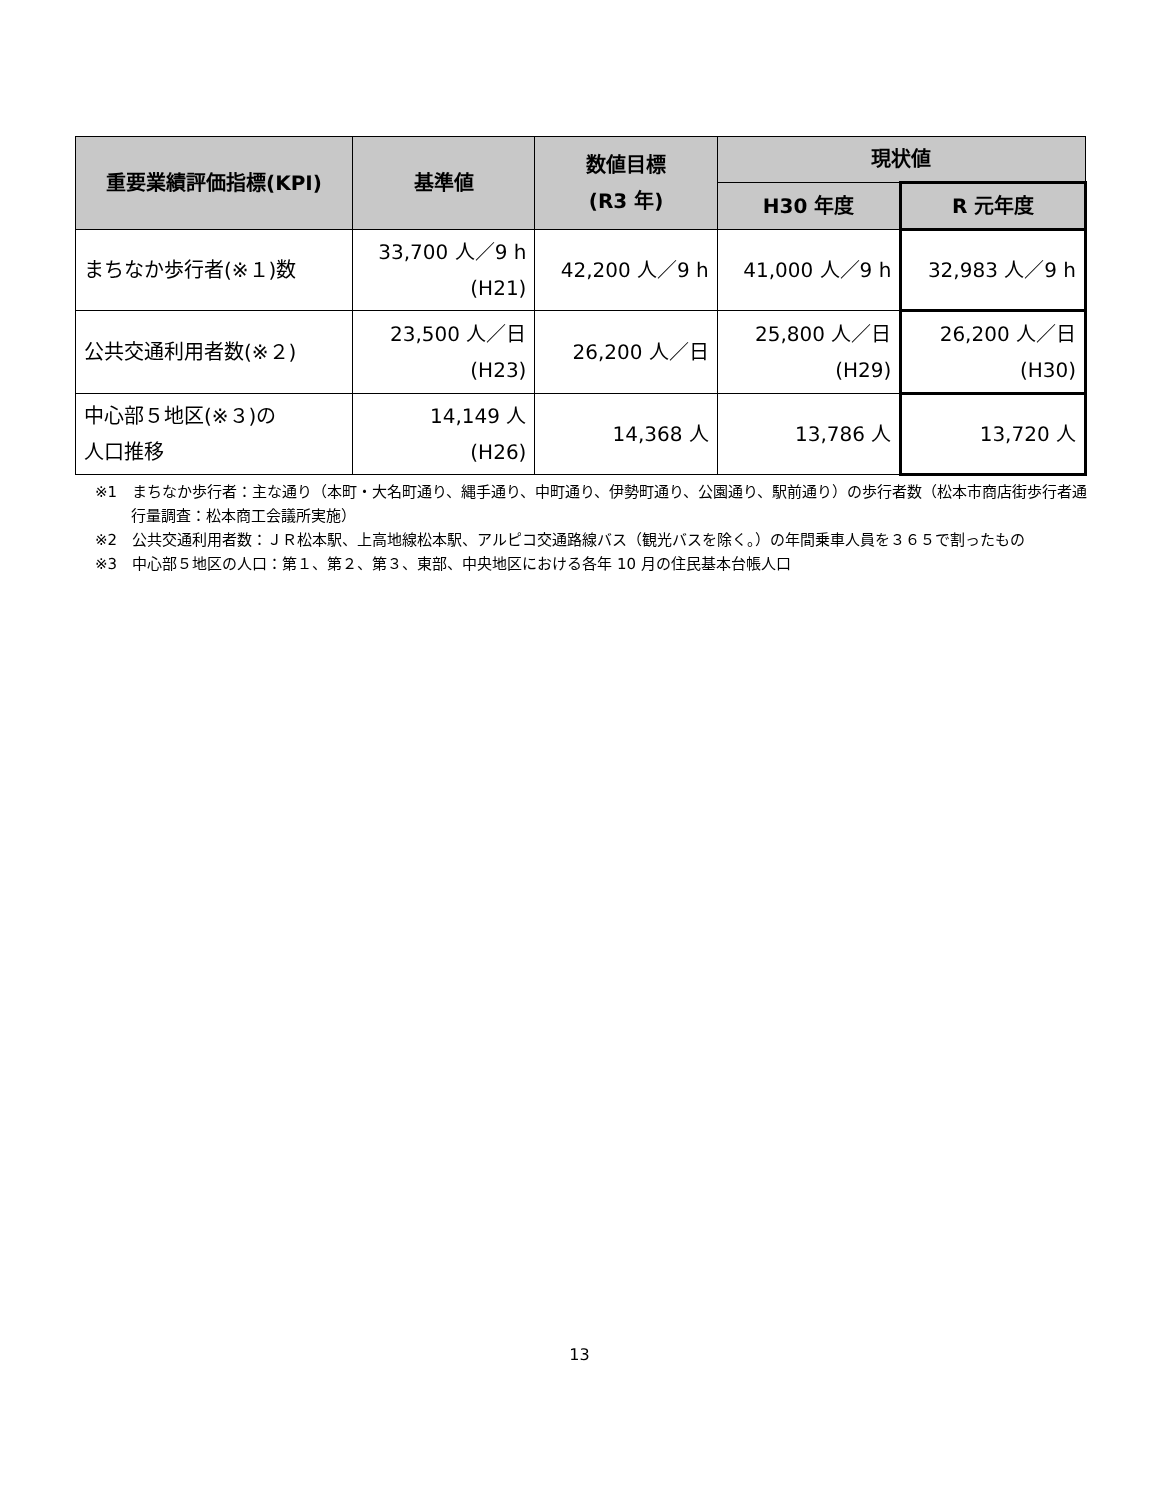| 重要業績評価指標(KPI) | 基準値 | 数値目標 (R3 年) | 現状値 | |
| --- | --- | --- | --- | --- |
| | | | H30 年度 | R 元年度 |
| まちなか歩行者(※１)数 | 33,700 人／9 h (H21) | 42,200 人／9 h | 41,000 人／9 h | 32,983 人／9 h |
| 公共交通利用者数(※２) | 23,500 人／日 (H23) | 26,200 人／日 | 25,800 人／日 (H29) | 26,200 人／日 (H30) |
| 中心部５地区(※３)の 人口推移 | 14,149 人 (H26) | 14,368 人 | 13,786 人 | 13,720 人 |
※1　まちなか歩行者：主な通り（本町・大名町通り、縄手通り、中町通り、伊勢町通り、公園通り、駅前通り）の歩行者数（松本市商店街歩行者通行量調査：松本商工会議所実施）
※2　公共交通利用者数：ＪＲ松本駅、上高地線松本駅、アルピコ交通路線バス（観光バスを除く。）の年間乗車人員を３６５で割ったもの
※3　中心部５地区の人口：第１、第２、第３、東部、中央地区における各年 10 月の住民基本台帳人口
13